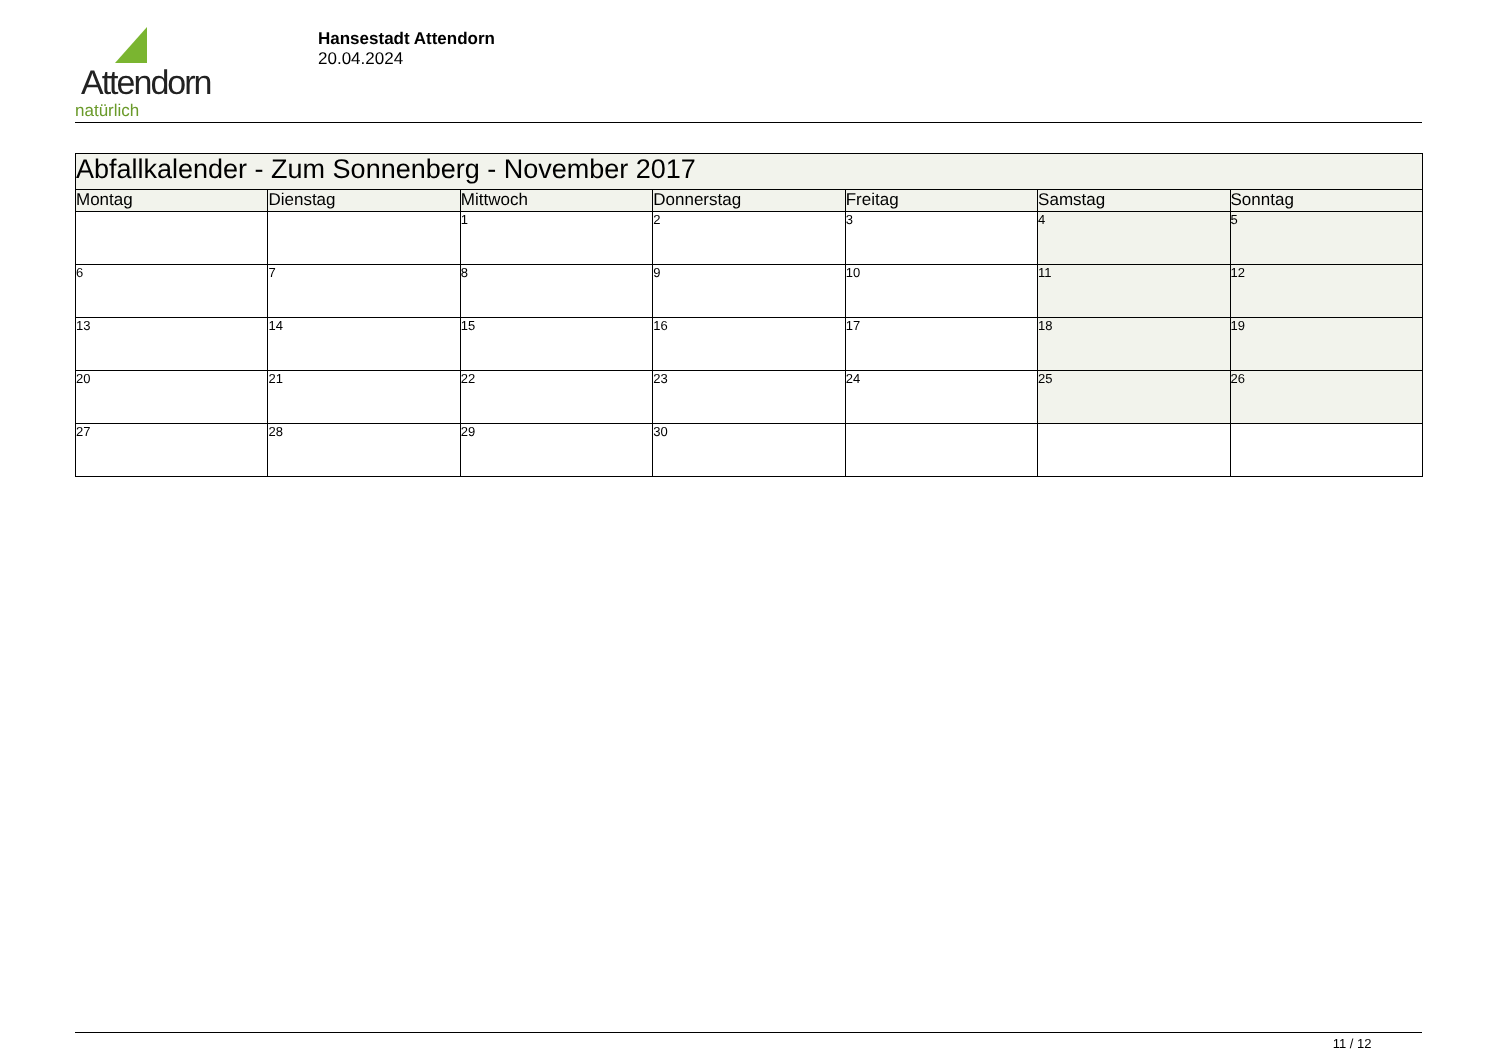Attendorn
natürlich
Hansestadt Attendorn
20.04.2024
| Abfallkalender - Zum Sonnenberg - November 2017 | | | | | | |
| Montag | Dienstag | Mittwoch | Donnerstag | Freitag | Samstag | Sonntag |
| | | 1 | 2 | 3 | 4 | 5 |
| 6 | 7 | 8 | 9 | 10 | 11 | 12 |
| 13 | 14 | 15 | 16 | 17 | 18 | 19 |
| 20 | 21 | 22 | 23 | 24 | 25 | 26 |
| 27 | 28 | 29 | 30 | | | |
11 / 12